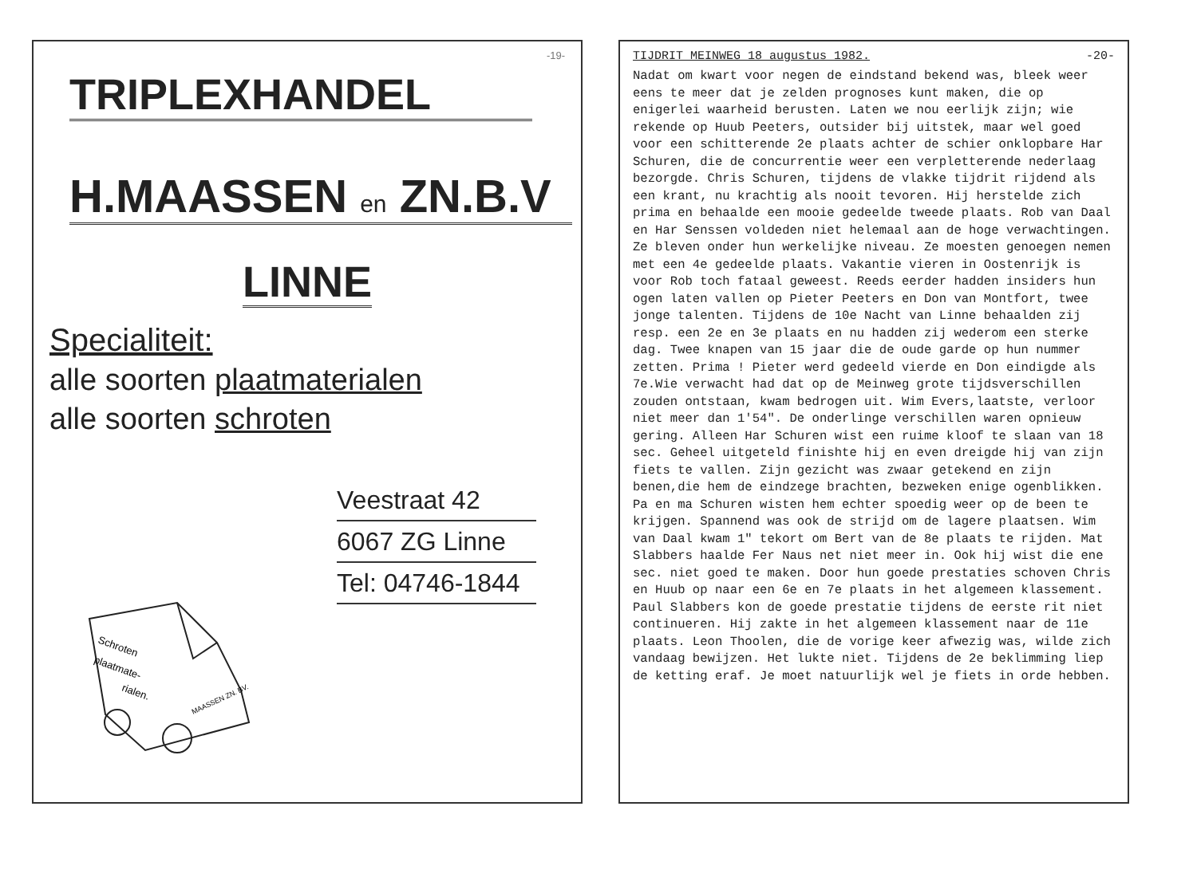-19-
TRIPLEXHANDEL
H.MAASSEN en ZN.B.V
LINNE
Specialiteit:
alle soorten plaatmaterialen
alle soorten schroten
Veestraat 42
6067 ZG Linne
Tel: 04746-1844
Schroten
plaatmate-
rialen.
MAASSEN ZN. BV.
TIJDRIT MEINWEG 18 augustus 1982. -20-
Nadat om kwart voor negen de eindstand bekend was, bleek weer eens te meer dat je zelden prognoses kunt maken, die op enigerlei waarheid berusten. Laten we nou eerlijk zijn; wie rekende op Huub Peeters, outsider bij uitstek, maar wel goed voor een schitterende 2e plaats achter de schier onklopbare Har Schuren, die de concurrentie weer een verpletterende nederlaag bezorgde. Chris Schuren, tijdens de vlakke tijdrit rijdend als een krant, nu krachtig als nooit tevoren. Hij herstelde zich prima en behaalde een mooie gedeelde tweede plaats. Rob van Daal en Har Senssen voldeden niet helemaal aan de hoge verwachtingen. Ze bleven onder hun werkelijke niveau. Ze moesten genoegen nemen met een 4e gedeelde plaats. Vakantie vieren in Oostenrijk is voor Rob toch fataal geweest. Reeds eerder hadden insiders hun ogen laten vallen op Pieter Peeters en Don van Montfort, twee jonge talenten. Tijdens de 10e Nacht van Linne behaalden zij resp. een 2e en 3e plaats en nu hadden zij wederom een sterke dag. Twee knapen van 15 jaar die de oude garde op hun nummer zetten. Prima ! Pieter werd gedeeld vierde en Don eindigde als 7e.Wie verwacht had dat op de Meinweg grote tijdsverschillen zouden ontstaan, kwam bedrogen uit. Wim Evers,laatste, verloor niet meer dan 1'54". De onderlinge verschillen waren opnieuw gering. Alleen Har Schuren wist een ruime kloof te slaan van 18 sec. Geheel uitgeteld finishte hij en even dreigde hij van zijn fiets te vallen. Zijn gezicht was zwaar getekend en zijn benen,die hem de eindzege brachten, bezweken enige ogenblikken. Pa en ma Schuren wisten hem echter spoedig weer op de been te krijgen. Spannend was ook de strijd om de lagere plaatsen. Wim van Daal kwam 1" tekort om Bert van de 8e plaats te rijden. Mat Slabbers haalde Fer Naus net niet meer in. Ook hij wist die ene sec. niet goed te maken. Door hun goede prestaties schoven Chris en Huub op naar een 6e en 7e plaats in het algemeen klassement. Paul Slabbers kon de goede prestatie tijdens de eerste rit niet continueren. Hij zakte in het algemeen klassement naar de 11e plaats. Leon Thoolen, die de vorige keer afwezig was, wilde zich vandaag bewijzen. Het lukte niet. Tijdens de 2e beklimming liep de ketting eraf. Je moet natuurlijk wel je fiets in orde hebben.